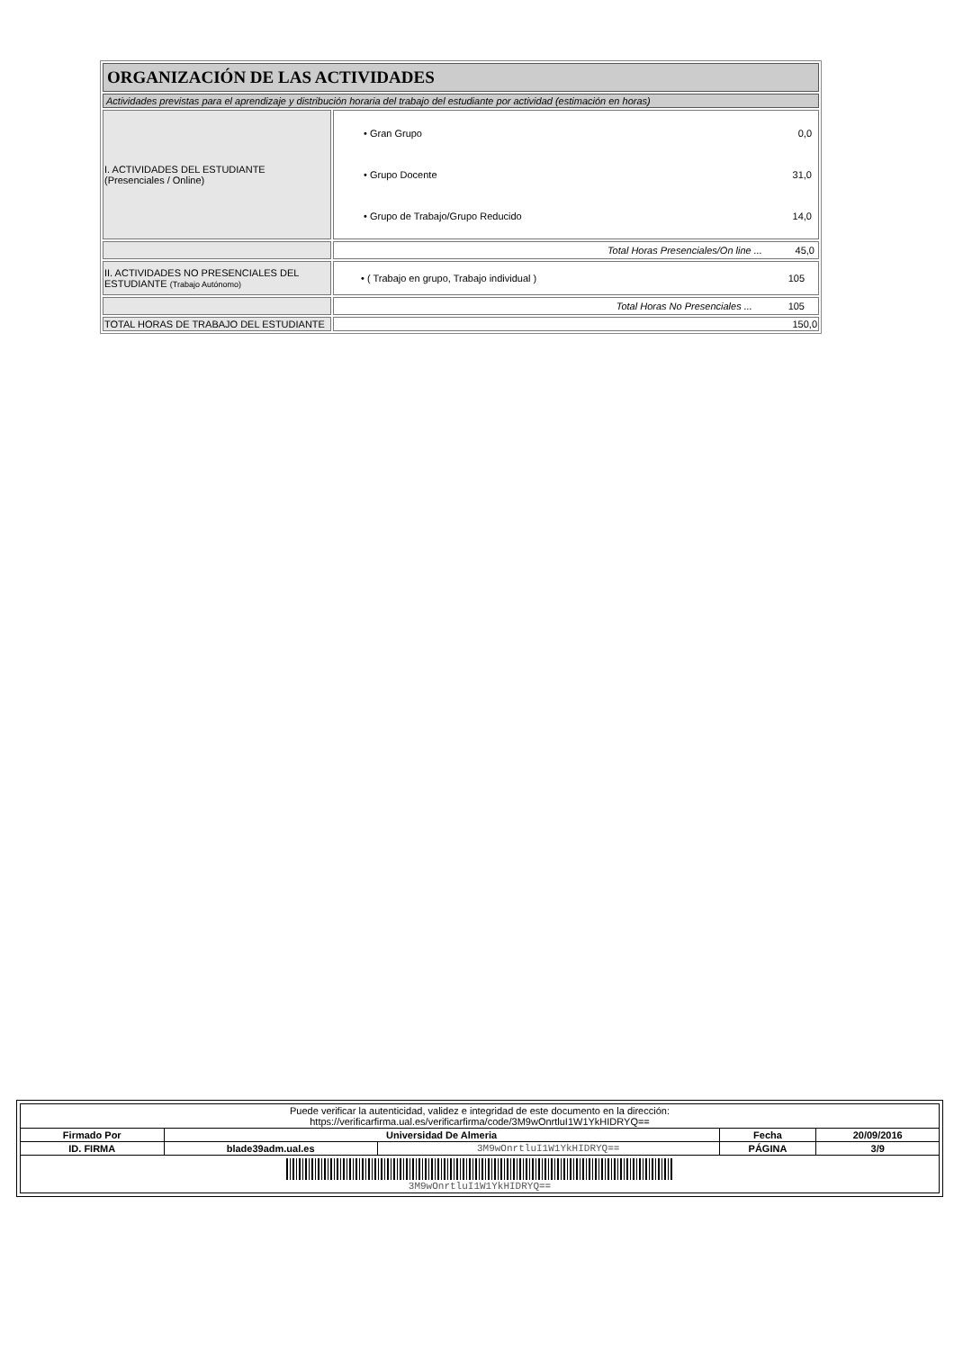| ORGANIZACIÓN DE LAS ACTIVIDADES | |
| Actividades previstas para el aprendizaje y distribución horaria del trabajo del estudiante por actividad (estimación en horas) | |
| I. ACTIVIDADES DEL ESTUDIANTE (Presenciales / Online) | / • Gran Grupo / 0,0 / / • Grupo Docente / 31,0 / / • Grupo de Trabajo/Grupo Reducido / 14,0 / |
| | Total Horas Presenciales/On line ... 45,0 |
| II. ACTIVIDADES NO PRESENCIALES DEL ESTUDIANTE (Trabajo Autónomo) | • ( Trabajo en grupo, Trabajo individual ) 105 |
| | Total Horas No Presenciales ... 105 |
| TOTAL HORAS DE TRABAJO DEL ESTUDIANTE | 150,0 |
| Puede verificar la autenticidad, validez e integridad de este documento en la dirección: https://verificarfirma.ual.es/verificarfirma/code/3M9wOnrtluI1W1YkHIDRYQ== | | | | |
| Firmado Por | Universidad De Almeria | | Fecha | 20/09/2016 |
| ID. FIRMA | blade39adm.ual.es | 3M9wOnrtluI1W1YkHIDRYQ== | PÁGINA | 3/9 |
| 3M9wOnrtluI1W1YkHIDRYQ== | | | | |